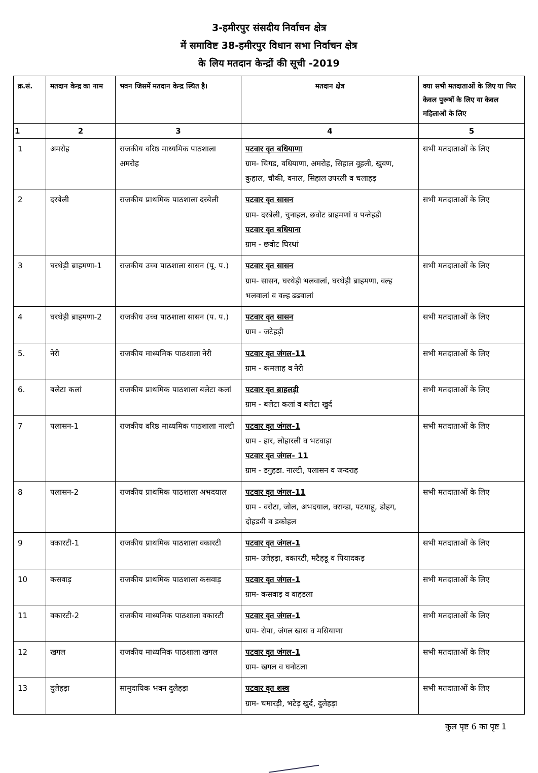3-हमीरपुर संसदीय निर्वाचन क्षेत्र
में समाविष्ट 38-हमीरपुर विधान सभा निर्वाचन क्षेत्र
के लिय मतदान केन्द्रों की सूची -2019
| क्र.सं. | मतदान केन्द्र का नाम | भवन जिसमें मतदान केन्द्र स्थित है। | मतदान क्षेत्र | क्या सभी मतदाताओं के लिए या फिर केवल पुरूषों के लिए या केवल महिलाओं के लिए |
| --- | --- | --- | --- | --- |
| 1 | 2 | 3 | 4 | 5 |
| 1 | अमरोह | राजकीय वरिष्ठ माध्यमिक पाठशाला अमरोह | पटवार वृत बधियाणा ग्राम- चिगड, वधियाणा, अमरोह, सिहाल वूहली, खुवण, कुहाल, चौकी, वनाल, सिहाल उपरली व चलाहड़ | सभी मतदाताओं के लिए |
| 2 | दरबेली | राजकीय प्राथमिक पाठशाला दरबेली | पटवार वृत सासन ग्राम- दरबेली, चुनाहल, छवोट ब्राहमणां व पन्तेहडी पटवार वृत बधियाना ग्राम - छवोट घिरथां | सभी मतदाताओं के लिए |
| 3 | घरथेड़ी ब्राहमणा-1 | राजकीय उच्च पाठशाला सासन (पू. प.) | पटवार वृत सासन ग्राम- सासन, घरथेड़ी भलवालां, घरथेड़ी ब्राहमणा, वल्ह भलवालां व वल्ह ढढवालां | सभी मतदाताओं के लिए |
| 4 | घरथेड़ी ब्राहमणा-2 | राजकीय उच्च पाठशाला सासन (प. प.) | पटवार वृत सासन ग्राम - जटेहड़ी | सभी मतदाताओं के लिए |
| 5. | नेरी | राजकीय माध्यमिक पाठशाला नेरी | पटवार वृत जंगल-11 ग्राम - कमलाह व नेरी | सभी मतदाताओं के लिए |
| 6. | बलेटा कलां | राजकीय प्राथमिक पाठशाला बलेटा कलां | पटवार वृत ब्राहलड़ी ग्राम - बलेटा कलां व बलेटा खुर्द | सभी मतदाताओं के लिए |
| 7 | पलासन-1 | राजकीय वरिष्ठ माध्यमिक पाठशाला नाल्टी | पटवार वृत जंगल-1 ग्राम - हार, लोहारली व भटवाड़ा पटवार वृत जंगल- 11 ग्राम - डगुहडा. नाल्टी, पलासन व जन्दराह | सभी मतदाताओं के लिए |
| 8 | पलासन-2 | राजकीय प्राथमिक पाठशाला अभदयाल | पटवार वृत जंगल-11 ग्राम - वरोटा, जोल, अभदयाल, वरान्डा, पटयाहू, डोहग, दोहडवी व डकोहल | सभी मतदाताओं के लिए |
| 9 | वकारटी-1 | राजकीय प्राथमिक पाठशाला वकारटी | पटवार वृत जंगल-1 ग्राम- उलेहड़ा, वकारटी, मटैहडू व पियादकड़ | सभी मतदाताओं के लिए |
| 10 | कसवाड़ | राजकीय प्राथमिक पाठशाला कसवाड़ | पटवार वृत जंगल-1 ग्राम- कसवाड़ व वाहडला | सभी मतदाताओं के लिए |
| 11 | वकारटी-2 | राजकीय माध्यमिक पाठशाला वकारटी | पटवार वृत जंगल-1 ग्राम- रोपा, जंगल खास व मसियाणा | सभी मतदाताओं के लिए |
| 12 | खगल | राजकीय माध्यमिक पाठशाला खगल | पटवार वृत जंगल-1 ग्राम- खगल व घनोटला | सभी मतदाताओं के लिए |
| 13 | दुलेहड़ा | सामुदायिक भवन दुलेहड़ा | पटवार वृत शस्त्र ग्राम- चमारड़ी, भटेड़ खुर्द, दुलेहड़ा | सभी मतदाताओं के लिए |
कुल पृष्ट 6 का पृष्ट 1